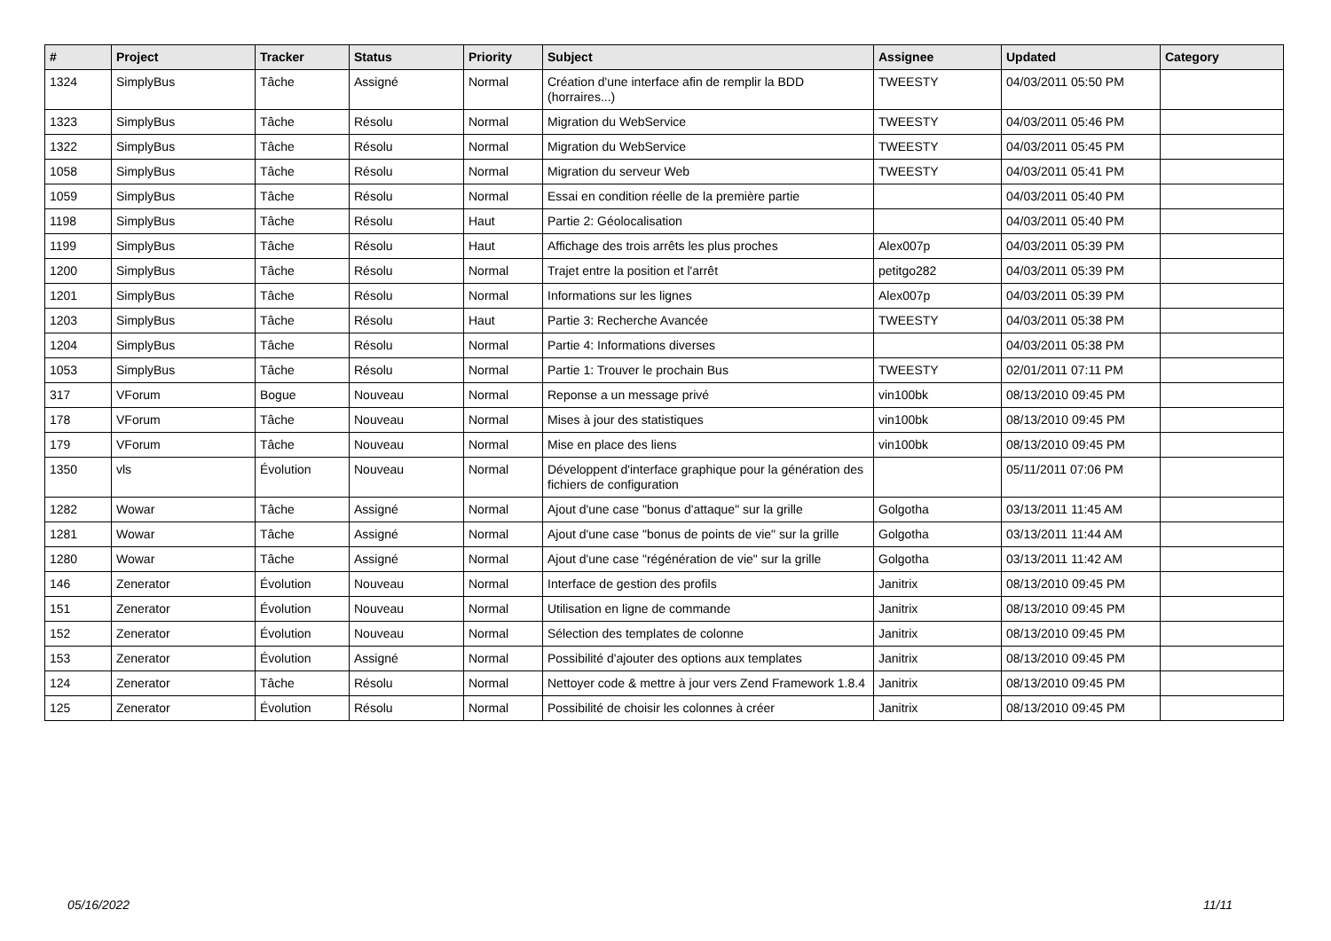| # | Project | Tracker | Status | Priority | Subject | Assignee | Updated | Category |
| --- | --- | --- | --- | --- | --- | --- | --- | --- |
| 1324 | SimplyBus | Tâche | Assigné | Normal | Création d'une interface afin de remplir la BDD (horraires...) | TWEESTY | 04/03/2011 05:50 PM | |
| 1323 | SimplyBus | Tâche | Résolu | Normal | Migration du WebService | TWEESTY | 04/03/2011 05:46 PM | |
| 1322 | SimplyBus | Tâche | Résolu | Normal | Migration du WebService | TWEESTY | 04/03/2011 05:45 PM | |
| 1058 | SimplyBus | Tâche | Résolu | Normal | Migration du serveur Web | TWEESTY | 04/03/2011 05:41 PM | |
| 1059 | SimplyBus | Tâche | Résolu | Normal | Essai en condition réelle de la première partie | | 04/03/2011 05:40 PM | |
| 1198 | SimplyBus | Tâche | Résolu | Haut | Partie 2: Géolocalisation | | 04/03/2011 05:40 PM | |
| 1199 | SimplyBus | Tâche | Résolu | Haut | Affichage des trois arrêts les plus proches | Alex007p | 04/03/2011 05:39 PM | |
| 1200 | SimplyBus | Tâche | Résolu | Normal | Trajet entre la position et l'arrêt | petitgo282 | 04/03/2011 05:39 PM | |
| 1201 | SimplyBus | Tâche | Résolu | Normal | Informations sur les lignes | Alex007p | 04/03/2011 05:39 PM | |
| 1203 | SimplyBus | Tâche | Résolu | Haut | Partie 3: Recherche Avancée | TWEESTY | 04/03/2011 05:38 PM | |
| 1204 | SimplyBus | Tâche | Résolu | Normal | Partie 4: Informations diverses | | 04/03/2011 05:38 PM | |
| 1053 | SimplyBus | Tâche | Résolu | Normal | Partie 1: Trouver le prochain Bus | TWEESTY | 02/01/2011 07:11 PM | |
| 317 | VForum | Bogue | Nouveau | Normal | Reponse a un message privé | vin100bk | 08/13/2010 09:45 PM | |
| 178 | VForum | Tâche | Nouveau | Normal | Mises à jour des statistiques | vin100bk | 08/13/2010 09:45 PM | |
| 179 | VForum | Tâche | Nouveau | Normal | Mise en place des liens | vin100bk | 08/13/2010 09:45 PM | |
| 1350 | vls | Évolution | Nouveau | Normal | Développent d'interface graphique pour la génération des fichiers de configuration | | 05/11/2011 07:06 PM | |
| 1282 | Wowar | Tâche | Assigné | Normal | Ajout d'une case "bonus d'attaque" sur la grille | Golgotha | 03/13/2011 11:45 AM | |
| 1281 | Wowar | Tâche | Assigné | Normal | Ajout d'une case "bonus de points de vie" sur la grille | Golgotha | 03/13/2011 11:44 AM | |
| 1280 | Wowar | Tâche | Assigné | Normal | Ajout d'une case "régénération de vie" sur la grille | Golgotha | 03/13/2011 11:42 AM | |
| 146 | Zenerator | Évolution | Nouveau | Normal | Interface de gestion des profils | Janitrix | 08/13/2010 09:45 PM | |
| 151 | Zenerator | Évolution | Nouveau | Normal | Utilisation en ligne de commande | Janitrix | 08/13/2010 09:45 PM | |
| 152 | Zenerator | Évolution | Nouveau | Normal | Sélection des templates de colonne | Janitrix | 08/13/2010 09:45 PM | |
| 153 | Zenerator | Évolution | Assigné | Normal | Possibilité d'ajouter des options aux templates | Janitrix | 08/13/2010 09:45 PM | |
| 124 | Zenerator | Tâche | Résolu | Normal | Nettoyer code & mettre à jour vers Zend Framework 1.8.4 | Janitrix | 08/13/2010 09:45 PM | |
| 125 | Zenerator | Évolution | Résolu | Normal | Possibilité de choisir les colonnes à créer | Janitrix | 08/13/2010 09:45 PM | |
05/16/2022 11/11